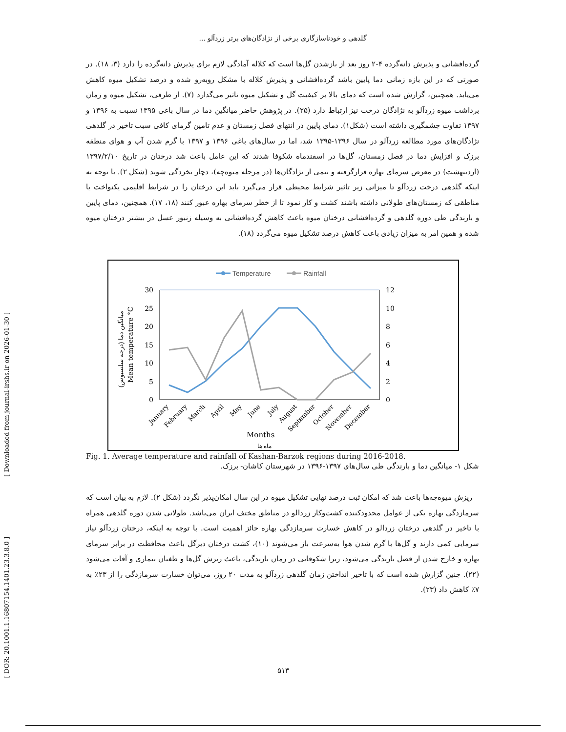[ Downloaded from journal-irshs.ir on 2026-01-30 ]
[ DOR: 20.1001.1.16807154.1401.23.3.8.0 ]
گلدهی و خودناسازگاری برخی از نژادگان‌های برتر زردآلو ...
گرده‌افشانی و پذیرش دانه‌گرده ۴-۲ روز بعد از بازشدن گل‌ها است که کلاله آمادگی لازم برای پذیرش دانه‌گرده را دارد (۳، ۱۸). در صورتی که در این بازه زمانی دما پایین باشد گرده‌افشانی و پذیرش کلاله با مشکل روبه‌رو شده و درصد تشکیل میوه کاهش می‌یابد. همچنین، گزارش شده است که دمای بالا بر کیفیت گل و تشکیل میوه تاثیر می‌گذارد (۷). از طرفی، تشکیل میوه و زمان برداشت میوه زردآلو به نژادگان درخت نیز ارتباط دارد (۲۵). در پژوهش حاضر میانگین دما در سال باغی ۱۳۹۵ نسبت به ۱۳۹۶ و ۱۳۹۷ تفاوت چشمگیری داشته است (شکل۱). دمای پایین در انتهای فصل زمستان و عدم تامین گرمای کافی سبب تاخیر در گلدهی نژادگان‌های مورد مطالعه زردآلو در سال ۱۳۹۶-۱۳۹۵ شد، اما در سال‌های باغی ۱۳۹۶ و ۱۳۹۷ با گرم شدن آب و هوای منطقه برزک و افزایش دما در فصل زمستان، گل‌ها در اسفندماه شکوفا شدند که این عامل باعث شد درختان در تاریخ ۱۳۹۷/۲/۱۰ (اردیبهشت) در معرض سرمای بهاره قرارگرفته و نیمی از نژادگان‌ها (در مرحله میوه‌چه)، دچار یخزدگی شوند (شکل ۲). با توجه به اینکه گلدهی درخت زردآلو تا میزانی زیر تاثیر شرایط محیطی قرار می‌گیرد باید این درختان را در شرایط اقلیمی یکنواخت یا مناطقی که زمستان‌های طولانی داشته باشند کشت و کار نمود تا از خطر سرمای بهاره عبور کنند (۱۸، ۱۷). همچنین، دمای پایین و بارندگی طی دوره گلدهی و گرده‌افشانی درختان میوه باعث کاهش گرده‌افشانی به وسیله زنبور عسل در بیشتر درختان میوه شده و همین امر به میزان زیادی باعث کاهش درصد تشکیل میوه می‌گردد (۱۸).
Temperature
Rainfall
30
25
20
15
10
5
0
12
10
8
6
4
2
0
Mean temperature °C
میانگین دما (درجه سلسیوس)
January
February
March
April
May
June
July
August
September
October
November
December
Months
ماه ها
Fig. 1. Average temperature and rainfall of Kashan-Barzok regions during 2016-2018.
شکل ۱- میانگین دما و بارندگی طی سال‌های ۱۳۹۷-۱۳۹۶ در شهرستان کاشان- برزک.
ریزش میوه‌چه‌ها باعث شد که امکان ثبت درصد نهایی تشکیل میوه در این سال امکان‌پذیر نگردد (شکل ۲). لازم به بیان است که سرمازدگی بهاره یکی از عوامل محدودکننده کشت‌وکار زردالو در مناطق مختف ایران می‌باشد. طولانی شدن دوره گلدهی همراه با تاخیر در گلدهی درختان زردالو در کاهش خسارت سرمازدگی بهاره حائز اهمیت است. با توجه به اینکه، درختان زردآلو نیاز سرمایی کمی دارند و گل‌ها با گرم شدن هوا به‌سرعت باز می‌شوند (۱۰)، کشت درختان دیرگل باعث محافظت در برابر سرمای بهاره و خارج شدن از فصل بارندگی می‌شود، زیرا شکوفایی در زمان بارندگی، باعث ریزش گل‌ها و طغیان بیماری و آفات می‌شود (۲۲). چنین گزارش شده است که با تاخیر انداختن زمان گلدهی زردآلو به مدت ۲۰ روز، می‌توان خسارت سرمازدگی را از ۲۳٪ به ۷٪ کاهش داد (۲۳).
۵۱۳